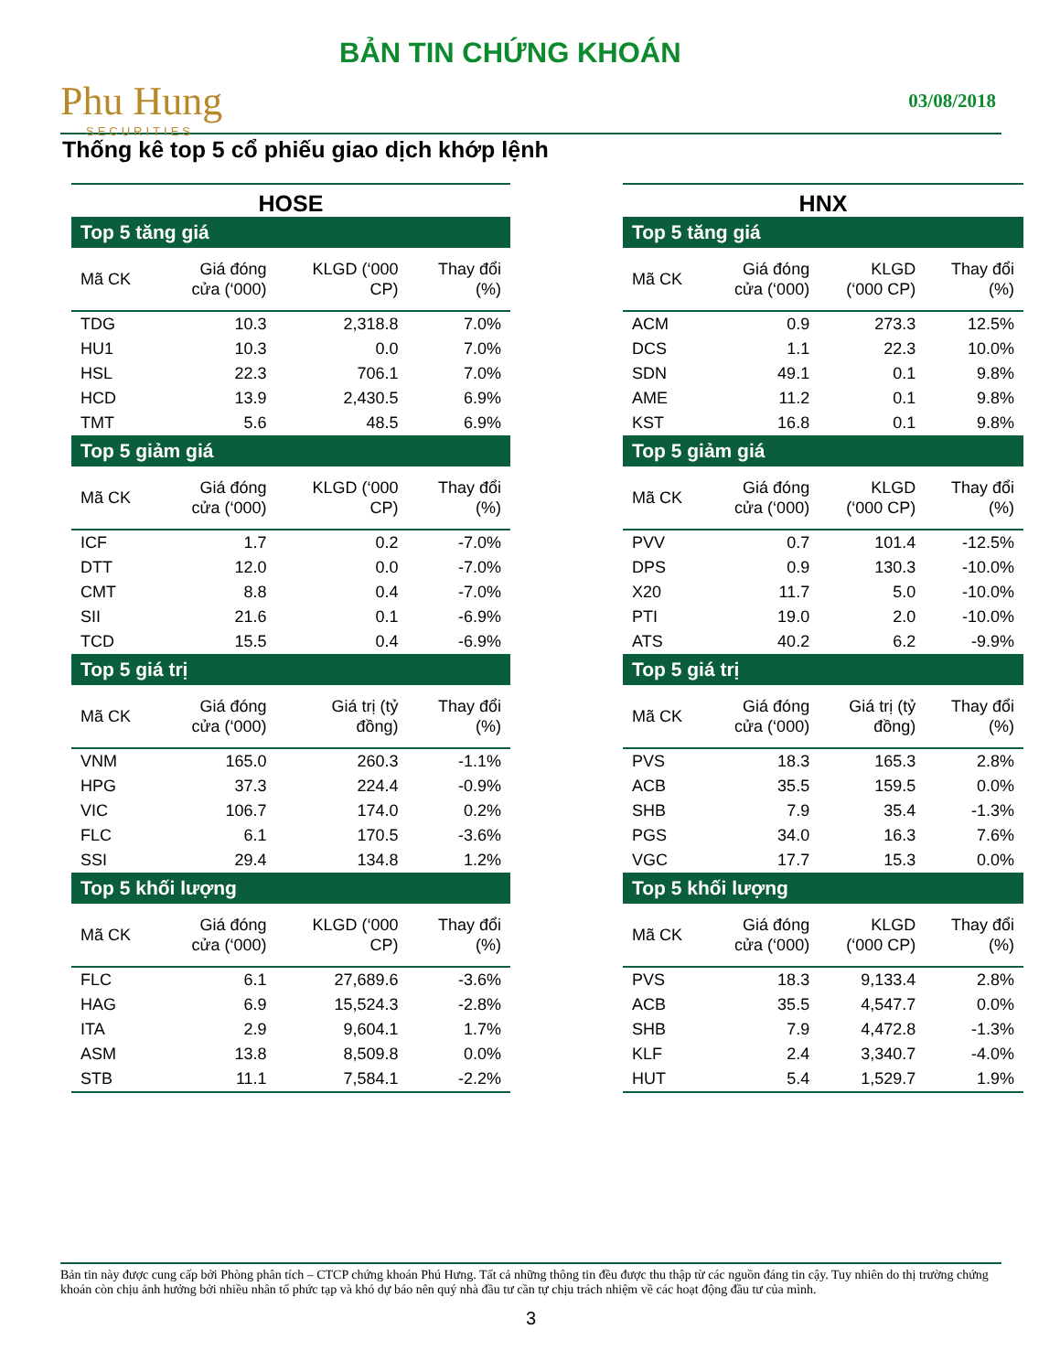Phu Hung
SECURITIES
BẢN TIN CHỨNG KHOÁN
03/08/2018
Thống kê top 5 cổ phiếu giao dịch khớp lệnh
HOSE
| Top 5 tăng giá | | | |
| Mã CK | Giá đóng cửa (‘000) | KLGD (‘000 CP) | Thay đổi (%) |
| TDG | 10.3 | 2,318.8 | 7.0% |
| HU1 | 10.3 | 0.0 | 7.0% |
| HSL | 22.3 | 706.1 | 7.0% |
| HCD | 13.9 | 2,430.5 | 6.9% |
| TMT | 5.6 | 48.5 | 6.9% |
| Top 5 giảm giá | | | |
| Mã CK | Giá đóng cửa (‘000) | KLGD (‘000 CP) | Thay đổi (%) |
| ICF | 1.7 | 0.2 | -7.0% |
| DTT | 12.0 | 0.0 | -7.0% |
| CMT | 8.8 | 0.4 | -7.0% |
| SII | 21.6 | 0.1 | -6.9% |
| TCD | 15.5 | 0.4 | -6.9% |
| Top 5 giá trị | | | |
| Mã CK | Giá đóng cửa (‘000) | Giá trị (tỷ đồng) | Thay đổi (%) |
| VNM | 165.0 | 260.3 | -1.1% |
| HPG | 37.3 | 224.4 | -0.9% |
| VIC | 106.7 | 174.0 | 0.2% |
| FLC | 6.1 | 170.5 | -3.6% |
| SSI | 29.4 | 134.8 | 1.2% |
| Top 5 khối lượng | | | |
| Mã CK | Giá đóng cửa (‘000) | KLGD (‘000 CP) | Thay đổi (%) |
| FLC | 6.1 | 27,689.6 | -3.6% |
| HAG | 6.9 | 15,524.3 | -2.8% |
| ITA | 2.9 | 9,604.1 | 1.7% |
| ASM | 13.8 | 8,509.8 | 0.0% |
| STB | 11.1 | 7,584.1 | -2.2% |
HNX
| Top 5 tăng giá | | | |
| Mã CK | Giá đóng cửa (‘000) | KLGD (‘000 CP) | Thay đổi (%) |
| ACM | 0.9 | 273.3 | 12.5% |
| DCS | 1.1 | 22.3 | 10.0% |
| SDN | 49.1 | 0.1 | 9.8% |
| AME | 11.2 | 0.1 | 9.8% |
| KST | 16.8 | 0.1 | 9.8% |
| Top 5 giảm giá | | | |
| Mã CK | Giá đóng cửa (‘000) | KLGD (‘000 CP) | Thay đổi (%) |
| PVV | 0.7 | 101.4 | -12.5% |
| DPS | 0.9 | 130.3 | -10.0% |
| X20 | 11.7 | 5.0 | -10.0% |
| PTI | 19.0 | 2.0 | -10.0% |
| ATS | 40.2 | 6.2 | -9.9% |
| Top 5 giá trị | | | |
| Mã CK | Giá đóng cửa (‘000) | Giá trị (tỷ đồng) | Thay đổi (%) |
| PVS | 18.3 | 165.3 | 2.8% |
| ACB | 35.5 | 159.5 | 0.0% |
| SHB | 7.9 | 35.4 | -1.3% |
| PGS | 34.0 | 16.3 | 7.6% |
| VGC | 17.7 | 15.3 | 0.0% |
| Top 5 khối lượng | | | |
| Mã CK | Giá đóng cửa (‘000) | KLGD (‘000 CP) | Thay đổi (%) |
| PVS | 18.3 | 9,133.4 | 2.8% |
| ACB | 35.5 | 4,547.7 | 0.0% |
| SHB | 7.9 | 4,472.8 | -1.3% |
| KLF | 2.4 | 3,340.7 | -4.0% |
| HUT | 5.4 | 1,529.7 | 1.9% |
Bản tin này được cung cấp bởi Phòng phân tích – CTCP chứng khoán Phú Hưng. Tất cả những thông tin đều được thu thập từ các nguồn đáng tin cậy. Tuy nhiên do thị trường chứng khoán còn chịu ảnh hưởng bởi nhiều nhân tố phức tạp và khó dự báo nên quý nhà đầu tư cần tự chịu trách nhiệm về các hoạt động đầu tư của mình.
3